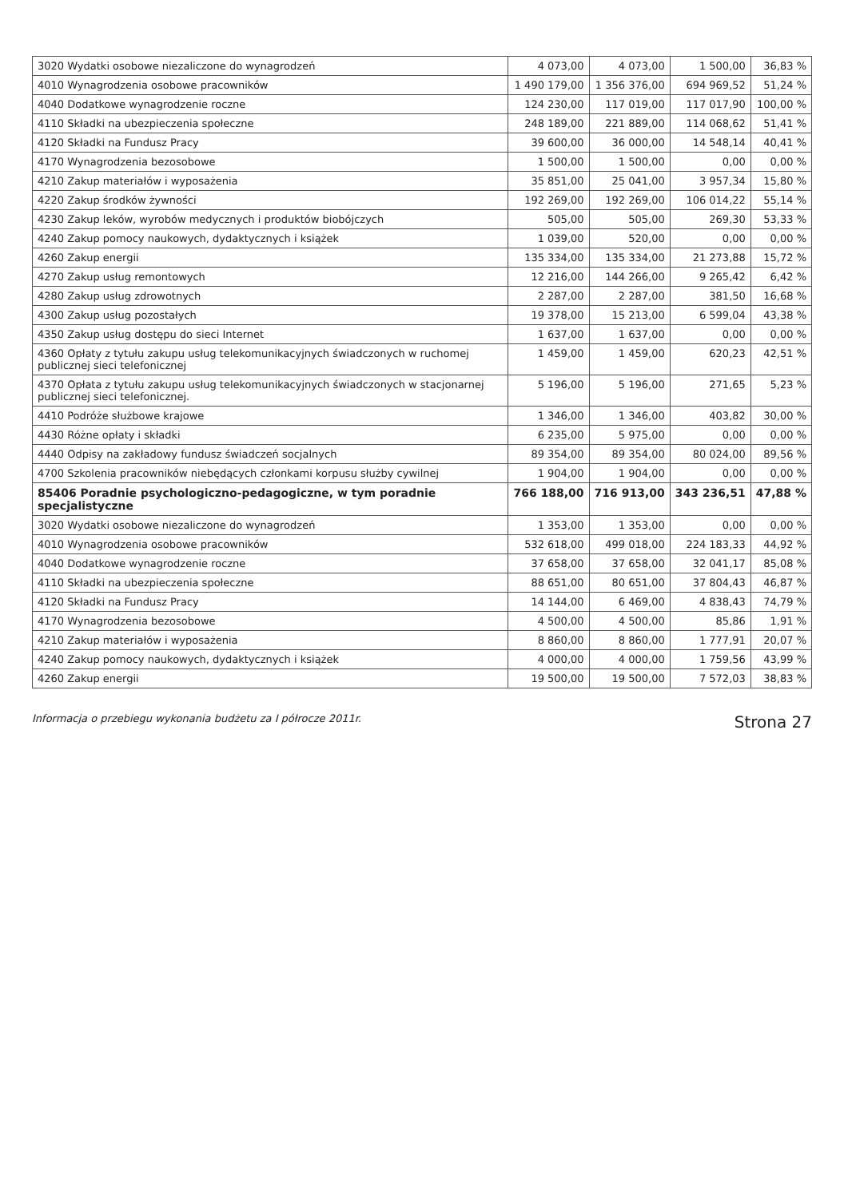| 3020 Wydatki osobowe niezaliczone do wynagrodzeń | 4 073,00 | 4 073,00 | 1 500,00 | 36,83 % |
| 4010 Wynagrodzenia osobowe pracowników | 1 490 179,00 | 1 356 376,00 | 694 969,52 | 51,24 % |
| 4040 Dodatkowe wynagrodzenie roczne | 124 230,00 | 117 019,00 | 117 017,90 | 100,00 % |
| 4110 Składki na ubezpieczenia społeczne | 248 189,00 | 221 889,00 | 114 068,62 | 51,41 % |
| 4120 Składki na Fundusz Pracy | 39 600,00 | 36 000,00 | 14 548,14 | 40,41 % |
| 4170 Wynagrodzenia bezosobowe | 1 500,00 | 1 500,00 | 0,00 | 0,00 % |
| 4210 Zakup materiałów i wyposażenia | 35 851,00 | 25 041,00 | 3 957,34 | 15,80 % |
| 4220 Zakup środków żywności | 192 269,00 | 192 269,00 | 106 014,22 | 55,14 % |
| 4230 Zakup leków, wyrobów medycznych i produktów biobójczych | 505,00 | 505,00 | 269,30 | 53,33 % |
| 4240 Zakup pomocy naukowych, dydaktycznych i książek | 1 039,00 | 520,00 | 0,00 | 0,00 % |
| 4260 Zakup energii | 135 334,00 | 135 334,00 | 21 273,88 | 15,72 % |
| 4270 Zakup usług remontowych | 12 216,00 | 144 266,00 | 9 265,42 | 6,42 % |
| 4280 Zakup usług zdrowotnych | 2 287,00 | 2 287,00 | 381,50 | 16,68 % |
| 4300 Zakup usług pozostałych | 19 378,00 | 15 213,00 | 6 599,04 | 43,38 % |
| 4350 Zakup usług dostępu do sieci Internet | 1 637,00 | 1 637,00 | 0,00 | 0,00 % |
| 4360 Opłaty z tytułu zakupu usług telekomunikacyjnych świadczonych w ruchomej publicznej sieci telefonicznej | 1 459,00 | 1 459,00 | 620,23 | 42,51 % |
| 4370 Opłata z tytułu zakupu usług telekomunikacyjnych świadczonych w stacjonarnej publicznej sieci telefonicznej. | 5 196,00 | 5 196,00 | 271,65 | 5,23 % |
| 4410 Podróże służbowe krajowe | 1 346,00 | 1 346,00 | 403,82 | 30,00 % |
| 4430 Różne opłaty i składki | 6 235,00 | 5 975,00 | 0,00 | 0,00 % |
| 4440 Odpisy na zakładowy fundusz świadczeń socjalnych | 89 354,00 | 89 354,00 | 80 024,00 | 89,56 % |
| 4700 Szkolenia pracowników niebędących członkami korpusu służby cywilnej | 1 904,00 | 1 904,00 | 0,00 | 0,00 % |
| 85406 Poradnie psychologiczno-pedagogiczne, w tym poradnie specjalistyczne | 766 188,00 | 716 913,00 | 343 236,51 | 47,88 % |
| 3020 Wydatki osobowe niezaliczone do wynagrodzeń | 1 353,00 | 1 353,00 | 0,00 | 0,00 % |
| 4010 Wynagrodzenia osobowe pracowników | 532 618,00 | 499 018,00 | 224 183,33 | 44,92 % |
| 4040 Dodatkowe wynagrodzenie roczne | 37 658,00 | 37 658,00 | 32 041,17 | 85,08 % |
| 4110 Składki na ubezpieczenia społeczne | 88 651,00 | 80 651,00 | 37 804,43 | 46,87 % |
| 4120 Składki na Fundusz Pracy | 14 144,00 | 6 469,00 | 4 838,43 | 74,79 % |
| 4170 Wynagrodzenia bezosobowe | 4 500,00 | 4 500,00 | 85,86 | 1,91 % |
| 4210 Zakup materiałów i wyposażenia | 8 860,00 | 8 860,00 | 1 777,91 | 20,07 % |
| 4240 Zakup pomocy naukowych, dydaktycznych i książek | 4 000,00 | 4 000,00 | 1 759,56 | 43,99 % |
| 4260 Zakup energii | 19 500,00 | 19 500,00 | 7 572,03 | 38,83 % |
Informacja o przebiegu wykonania budżetu za I półrocze 2011r. Strona 27